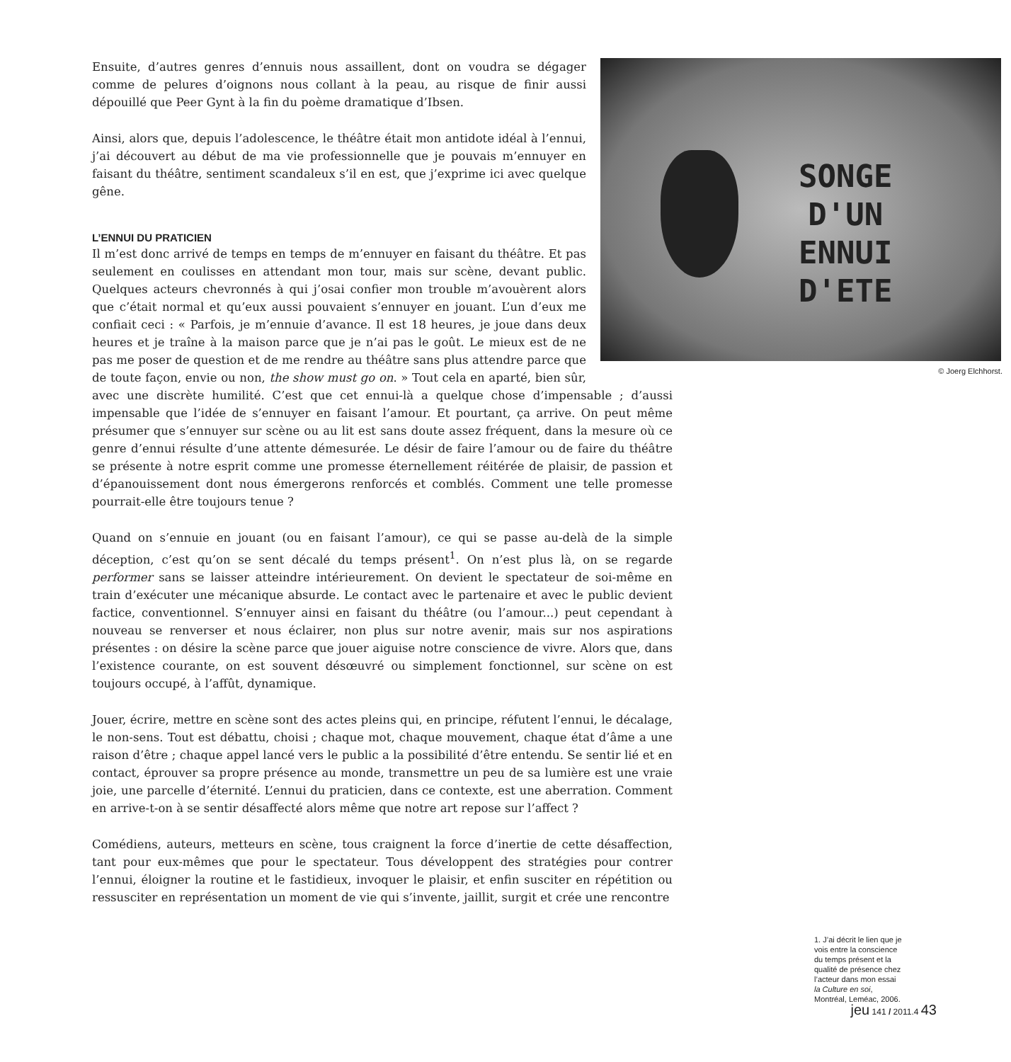SONGE
D'UN
ENNUI
D'ETE
© Joerg Elchhorst.
Ensuite, d’autres genres d’ennuis nous assaillent, dont on voudra se dégager comme de pelures d’oignons nous collant à la peau, au risque de finir aussi dépouillé que Peer Gynt à la fin du poème dramatique d’Ibsen.
Ainsi, alors que, depuis l’adolescence, le théâtre était mon antidote idéal à l’ennui, j’ai découvert au début de ma vie professionnelle que je pouvais m’ennuyer en faisant du théâtre, sentiment scandaleux s’il en est, que j’exprime ici avec quelque gêne.
L’ENNUI DU PRATICIEN
Il m’est donc arrivé de temps en temps de m’ennuyer en faisant du théâtre. Et pas seulement en coulisses en attendant mon tour, mais sur scène, devant public. Quelques acteurs chevronnés à qui j’osai confier mon trouble m’avouèrent alors que c’était normal et qu’eux aussi pouvaient s’ennuyer en jouant. L’un d’eux me confiait ceci : « Parfois, je m’ennuie d’avance. Il est 18 heures, je joue dans deux heures et je traîne à la maison parce que je n’ai pas le goût. Le mieux est de ne pas me poser de question et de me rendre au théâtre sans plus attendre parce que de toute façon, envie ou non, the show must go on. » Tout cela en aparté, bien sûr, avec une discrète humilité. C’est que cet ennui-là a quelque chose d’impensable ; d’aussi impensable que l’idée de s’ennuyer en faisant l’amour. Et pourtant, ça arrive. On peut même présumer que s’ennuyer sur scène ou au lit est sans doute assez fréquent, dans la mesure où ce genre d’ennui résulte d’une attente démesurée. Le désir de faire l’amour ou de faire du théâtre se présente à notre esprit comme une promesse éternellement réitérée de plaisir, de passion et d’épanouissement dont nous émergerons renforcés et comblés. Comment une telle promesse pourrait-elle être toujours tenue ?
Quand on s’ennuie en jouant (ou en faisant l’amour), ce qui se passe au-delà de la simple déception, c’est qu’on se sent décalé du temps présent<sup>1</sup>. On n’est plus là, on se regarde performer sans se laisser atteindre intérieurement. On devient le spectateur de soi-même en train d’exécuter une mécanique absurde. Le contact avec le partenaire et avec le public devient factice, conventionnel. S’ennuyer ainsi en faisant du théâtre (ou l’amour...) peut cependant à nouveau se renverser et nous éclairer, non plus sur notre avenir, mais sur nos aspirations présentes : on désire la scène parce que jouer aiguise notre conscience de vivre. Alors que, dans l’existence courante, on est souvent désœuvré ou simplement fonctionnel, sur scène on est toujours occupé, à l’affût, dynamique.
Jouer, écrire, mettre en scène sont des actes pleins qui, en principe, réfutent l’ennui, le décalage, le non-sens. Tout est débattu, choisi ; chaque mot, chaque mouvement, chaque état d’âme a une raison d’être ; chaque appel lancé vers le public a la possibilité d’être entendu. Se sentir lié et en contact, éprouver sa propre présence au monde, transmettre un peu de sa lumière est une vraie joie, une parcelle d’éternité. L’ennui du praticien, dans ce contexte, est une aberration. Comment en arrive-t-on à se sentir désaffecté alors même que notre art repose sur l’affect ?
Comédiens, auteurs, metteurs en scène, tous craignent la force d’inertie de cette désaffection, tant pour eux-mêmes que pour le spectateur. Tous développent des stratégies pour contrer l’ennui, éloigner la routine et le fastidieux, invoquer le plaisir, et enfin susciter en répétition ou ressusciter en représentation un moment de vie qui s’invente, jaillit, surgit et crée une rencontre
1. J’ai décrit le lien que je vois entre la conscience du temps présent et la qualité de présence chez l’acteur dans mon essai la Culture en soi, Montréal, Leméac, 2006.
jeu 141 / 2011.4 43